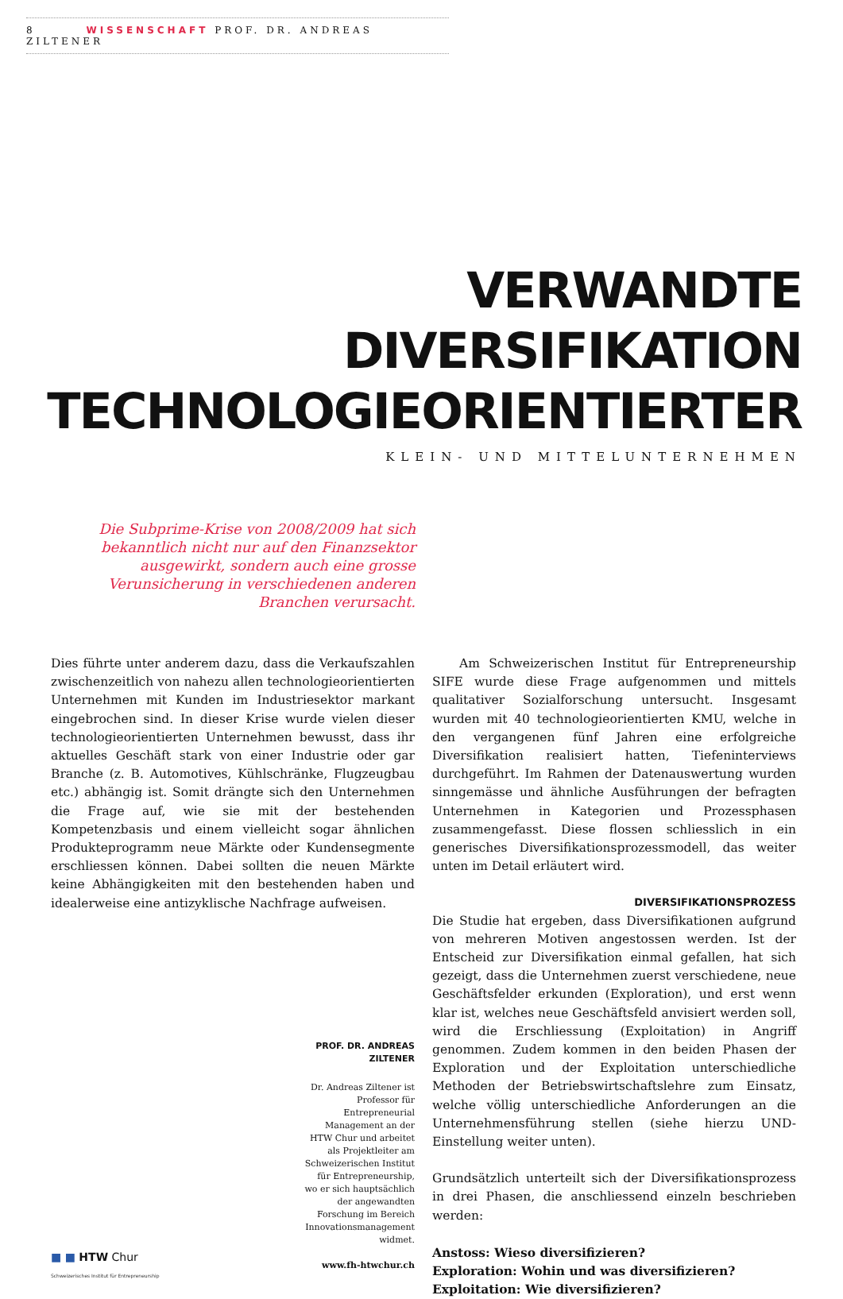8 WISSENSCHAFT PROF. DR. ANDREAS ZILTENER
VERWANDTE
DIVERSIFIKATION
TECHNOLOGIEORIENTIERTER
KLEIN- UND MITTELUNTERNEHMEN
Die Subprime-Krise von 2008/2009 hat sich bekanntlich nicht nur auf den Finanzsektor ausgewirkt, sondern auch eine grosse Verunsicherung in verschiedenen anderen Branchen verursacht.
Dies führte unter anderem dazu, dass die Verkaufszahlen zwischenzeitlich von nahezu allen technologieorientierten Unternehmen mit Kunden im Industriesektor markant eingebrochen sind. In dieser Krise wurde vielen dieser technologieorientierten Unternehmen bewusst, dass ihr aktuelles Geschäft stark von einer Industrie oder gar Branche (z. B. Automotives, Kühlschränke, Flugzeugbau etc.) abhängig ist. Somit drängte sich den Unternehmen die Frage auf, wie sie mit der bestehenden Kompetenzbasis und einem vielleicht sogar ähnlichen Produkteprogramm neue Märkte oder Kundensegmente erschliessen können. Dabei sollten die neuen Märkte keine Abhängigkeiten mit den bestehenden haben und idealerweise eine antizyklische Nachfrage aufweisen.
PROF. DR. ANDREAS ZILTENER
Dr. Andreas Ziltener ist Professor für Entrepreneurial Management an der HTW Chur und arbeitet als Projektleiter am Schweizerischen Institut für Entrepreneurship, wo er sich hauptsächlich der angewandten Forschung im Bereich Innovationsmanagement widmet.
www.fh-htwchur.ch
■ ■ HTW Chur
Schweizerisches Institut für Entrepreneurship
Am Schweizerischen Institut für Entrepreneurship SIFE wurde diese Frage aufgenommen und mittels qualitativer Sozialforschung untersucht. Insgesamt wurden mit 40 technologieorientierten KMU, welche in den vergangenen fünf Jahren eine erfolgreiche Diversifikation realisiert hatten, Tiefeninterviews durchgeführt. Im Rahmen der Datenauswertung wurden sinngemässe und ähnliche Ausführungen der befragten Unternehmen in Kategorien und Prozessphasen zusammengefasst. Diese flossen schliesslich in ein generisches Diversifikationsprozessmodell, das weiter unten im Detail erläutert wird.
DIVERSIFIKATIONSPROZESS
Die Studie hat ergeben, dass Diversifikationen aufgrund von mehreren Motiven angestossen werden. Ist der Entscheid zur Diversifikation einmal gefallen, hat sich gezeigt, dass die Unternehmen zuerst verschiedene, neue Geschäftsfelder erkunden (Exploration), und erst wenn klar ist, welches neue Geschäftsfeld anvisiert werden soll, wird die Erschliessung (Exploitation) in Angriff genommen. Zudem kommen in den beiden Phasen der Exploration und der Exploitation unterschiedliche Methoden der Betriebswirtschaftslehre zum Einsatz, welche völlig unterschiedliche Anforderungen an die Unternehmensführung stellen (siehe hierzu UND-Einstellung weiter unten).
Grundsätzlich unterteilt sich der Diversifikationsprozess in drei Phasen, die anschliessend einzeln beschrieben werden:
Anstoss: Wieso diversifizieren?
Exploration: Wohin und was diversifizieren?
Exploitation: Wie diversifizieren?